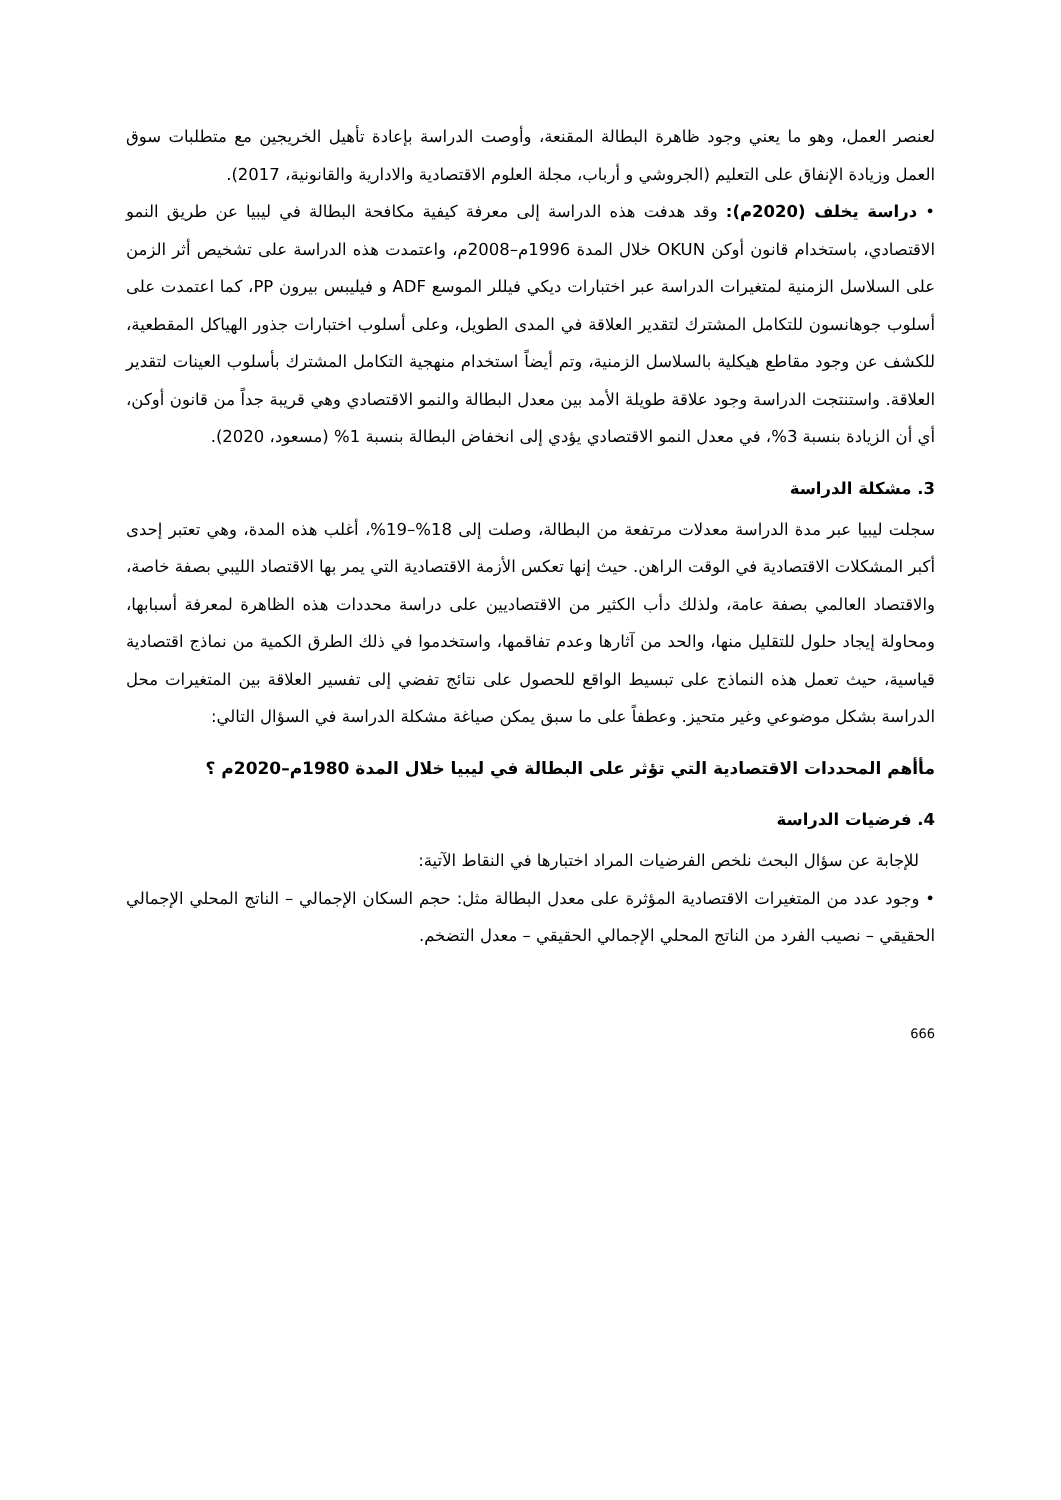لعنصر العمل، وهو ما يعني وجود ظاهرة البطالة المقنعة، وأوصت الدراسة بإعادة تأهيل الخريجين مع متطلبات سوق العمل وزيادة الإنفاق على التعليم (الجروشي و أرباب، مجلة العلوم الاقتصادية والادارية والقانونية، 2017).
• دراسة يخلف (2020م): وقد هدفت هذه الدراسة إلى معرفة كيفية مكافحة البطالة في ليبيا عن طريق النمو الاقتصادي، باستخدام قانون أوكن OKUN خلال المدة 1996م–2008م، واعتمدت هذه الدراسة على تشخيص أثر الزمن على السلاسل الزمنية لمتغيرات الدراسة عبر اختبارات ديكي فيللر الموسع ADF و فيليبس بيرون PP، كما اعتمدت على أسلوب جوهانسون للتكامل المشترك لتقدير العلاقة في المدى الطويل، وعلى أسلوب اختبارات جذور الهياكل المقطعية، للكشف عن وجود مقاطع هيكلية بالسلاسل الزمنية، وتم أيضاً استخدام منهجية التكامل المشترك بأسلوب العينات لتقدير العلاقة. واستنتجت الدراسة وجود علاقة طويلة الأمد بين معدل البطالة والنمو الاقتصادي وهي قريبة جداً من قانون أوكن، أي أن الزيادة بنسبة 3%، في معدل النمو الاقتصادي يؤدي إلى انخفاض البطالة بنسبة 1% (مسعود، 2020).
3. مشكلة الدراسة
سجلت ليبيا عبر مدة الدراسة معدلات مرتفعة من البطالة، وصلت إلى 18%–19%، أغلب هذه المدة، وهي تعتبر إحدى أكبر المشكلات الاقتصادية في الوقت الراهن. حيث إنها تعكس الأزمة الاقتصادية التي يمر بها الاقتصاد الليبي بصفة خاصة، والاقتصاد العالمي بصفة عامة، ولذلك دأب الكثير من الاقتصاديين على دراسة محددات هذه الظاهرة لمعرفة أسبابها، ومحاولة إيجاد حلول للتقليل منها، والحد من آثارها وعدم تفاقمها، واستخدموا في ذلك الطرق الكمية من نماذج اقتصادية قياسية، حيث تعمل هذه النماذج على تبسيط الواقع للحصول على نتائج تفضي إلى تفسير العلاقة بين المتغيرات محل الدراسة بشكل موضوعي وغير متحيز. وعطفاً على ما سبق يمكن صياغة مشكلة الدراسة في السؤال التالي:
مأأهم المحددات الاقتصادية التي تؤثر على البطالة في ليبيا خلال المدة 1980م–2020م ؟
4. فرضيات الدراسة
للإجابة عن سؤال البحث نلخص الفرضيات المراد اختبارها في النقاط الآتية:
• وجود عدد من المتغيرات الاقتصادية المؤثرة على معدل البطالة مثل: حجم السكان الإجمالي – الناتج المحلي الإجمالي الحقيقي – نصيب الفرد من الناتج المحلي الإجمالي الحقيقي – معدل التضخم.
666